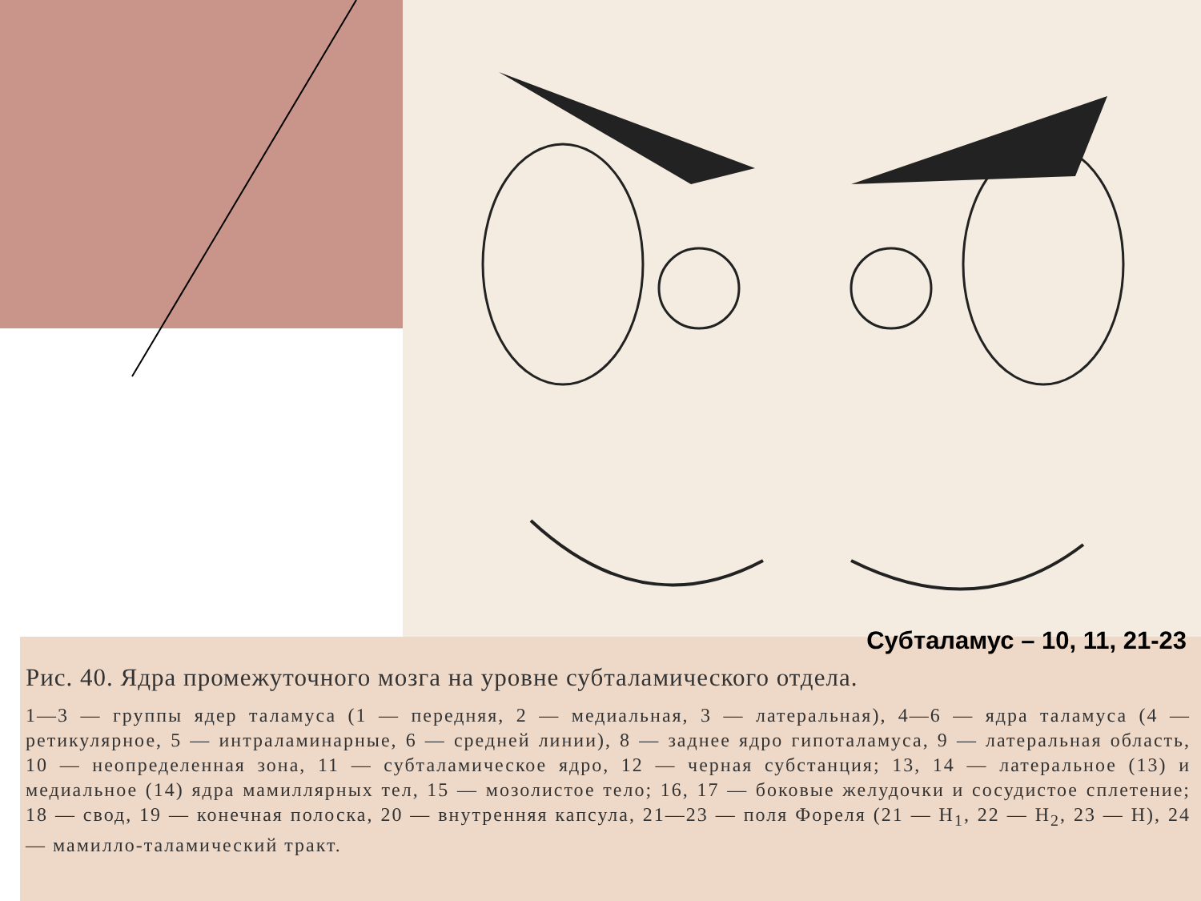Субталамус – 10, 11, 21-23
Рис. 40. Ядра промежуточного мозга на уровне субталамического отдела.
1—3 — группы ядер таламуса (1 — передняя, 2 — медиальная, 3 — латеральная), 4—6 — ядра таламуса (4 — ретикулярное, 5 — интраламинарные, 6 — средней линии), 8 — заднее ядро гипоталамуса, 9 — латеральная область, 10 — неопределенная зона, 11 — субталамическое ядро, 12 — черная субстанция; 13, 14 — латеральное (13) и медиальное (14) ядра мамиллярных тел, 15 — мозолистое тело; 16, 17 — боковые желудочки и сосудистое сплетение; 18 — свод, 19 — конечная полоска, 20 — внутренняя капсула, 21—23 — поля Фореля (21 — H<sub>1</sub>, 22 — H<sub>2</sub>, 23 — H), 24 — мамилло-таламический тракт.